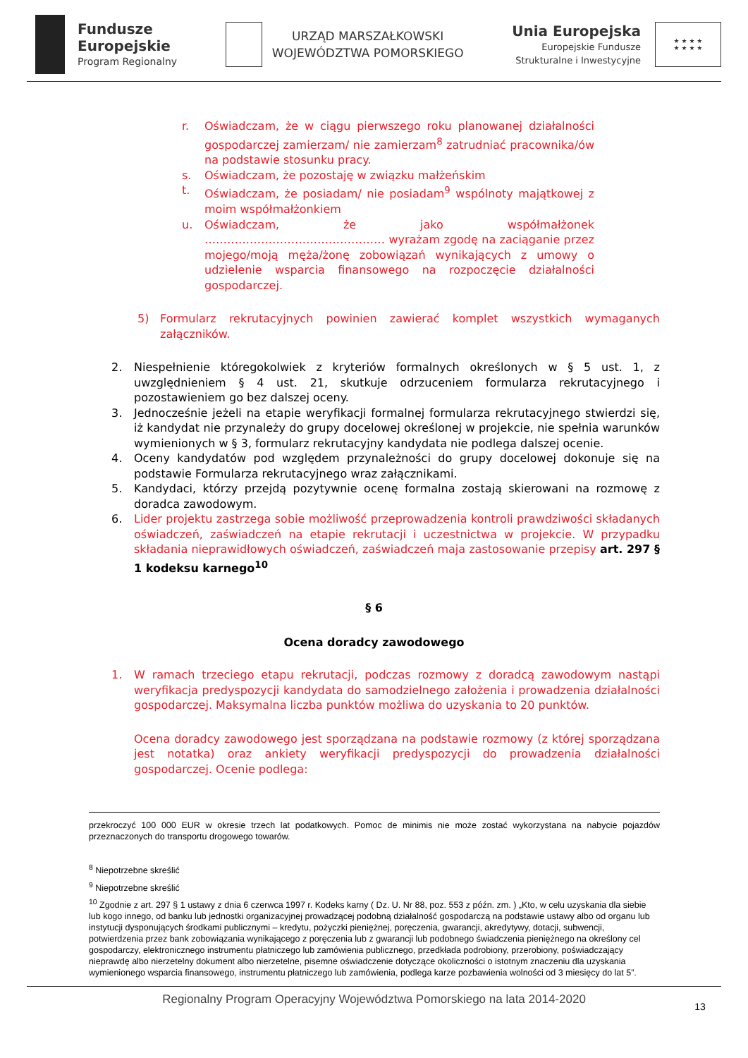Fundusze
Europejskie
Program Regionalny
URZĄD MARSZAŁKOWSKI
WOJEWÓDZTWA POMORSKIEGO
Unia Europejska
Europejskie Fundusze
Strukturalne i Inwestycyjne
★ ★ ★ ★
★ ★ ★ ★
r. Oświadczam, że w ciągu pierwszego roku planowanej działalności gospodarczej zamierzam/ nie zamierzam<sup>8</sup> zatrudniać pracownika/ów na podstawie stosunku pracy.
s. Oświadczam, że pozostaję w związku małżeńskim
t. Oświadczam, że posiadam/ nie posiadam<sup>9</sup> wspólnoty majątkowej z moim współmałżonkiem
u. Oświadczam, że jako współmałżonek ………………………………………… wyrażam zgodę na zaciąganie przez mojego/moją męża/żonę zobowiązań wynikających z umowy o udzielenie wsparcia finansowego na rozpoczęcie działalności gospodarczej.
5) Formularz rekrutacyjnych powinien zawierać komplet wszystkich wymaganych załączników.
2. Niespełnienie któregokolwiek z kryteriów formalnych określonych w § 5 ust. 1, z uwzględnieniem § 4 ust. 21, skutkuje odrzuceniem formularza rekrutacyjnego i pozostawieniem go bez dalszej oceny.
3. Jednocześnie jeżeli na etapie weryfikacji formalnej formularza rekrutacyjnego stwierdzi się, iż kandydat nie przynależy do grupy docelowej określonej w projekcie, nie spełnia warunków wymienionych w § 3, formularz rekrutacyjny kandydata nie podlega dalszej ocenie.
4. Oceny kandydatów pod względem przynależności do grupy docelowej dokonuje się na podstawie Formularza rekrutacyjnego wraz załącznikami.
5. Kandydaci, którzy przejdą pozytywnie ocenę formalna zostają skierowani na rozmowę z doradca zawodowym.
6. Lider projektu zastrzega sobie możliwość przeprowadzenia kontroli prawdziwości składanych oświadczeń, zaświadczeń na etapie rekrutacji i uczestnictwa w projekcie. W przypadku składania nieprawidłowych oświadczeń, zaświadczeń maja zastosowanie przepisy art. 297 § 1 kodeksu karnego<sup>10</sup>
§ 6
Ocena doradcy zawodowego
1. W ramach trzeciego etapu rekrutacji, podczas rozmowy z doradcą zawodowym nastąpi weryfikacja predyspozycji kandydata do samodzielnego założenia i prowadzenia działalności gospodarczej. Maksymalna liczba punktów możliwa do uzyskania to 20 punktów.
Ocena doradcy zawodowego jest sporządzana na podstawie rozmowy (z której sporządzana jest notatka) oraz ankiety weryfikacji predyspozycji do prowadzenia działalności gospodarczej. Ocenie podlega:
przekroczyć 100 000 EUR w okresie trzech lat podatkowych. Pomoc de minimis nie może zostać wykorzystana na nabycie pojazdów przeznaczonych do transportu drogowego towarów.
<sup>8</sup> Niepotrzebne skreślić
<sup>9</sup> Niepotrzebne skreślić
<sup>10</sup> Zgodnie z art. 297 § 1 ustawy z dnia 6 czerwca 1997 r. Kodeks karny ( Dz. U. Nr 88, poz. 553 z późn. zm. ) „Kto, w celu uzyskania dla siebie lub kogo innego, od banku lub jednostki organizacyjnej prowadzącej podobną działalność gospodarczą na podstawie ustawy albo od organu lub instytucji dysponujących środkami publicznymi – kredytu, pożyczki pieniężnej, poręczenia, gwarancji, akredytywy, dotacji, subwencji, potwierdzenia przez bank zobowiązania wynikającego z poręczenia lub z gwarancji lub podobnego świadczenia pieniężnego na określony cel gospodarczy, elektronicznego instrumentu płatniczego lub zamówienia publicznego, przedkłada podrobiony, przerobiony, poświadczający nieprawdę albo nierzetelny dokument albo nierzetelne, pisemne oświadczenie dotyczące okoliczności o istotnym znaczeniu dla uzyskania wymienionego wsparcia finansowego, instrumentu płatniczego lub zamówienia, podlega karze pozbawienia wolności od 3 miesięcy do lat 5”.
Regionalny Program Operacyjny Województwa Pomorskiego na lata 2014-2020
13